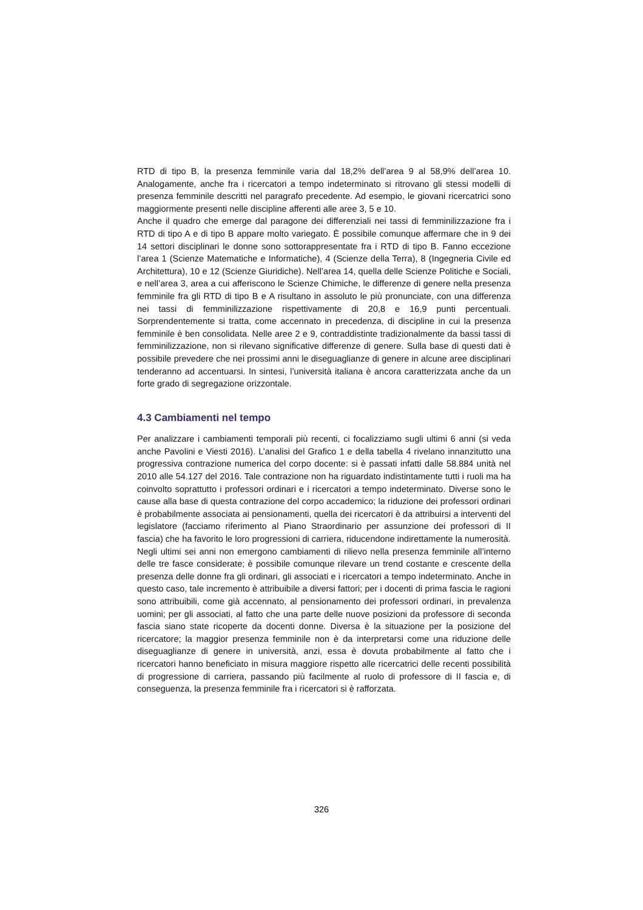RTD di tipo B, la presenza femminile varia dal 18,2% dell’area 9 al 58,9% dell’area 10. Analogamente, anche fra i ricercatori a tempo indeterminato si ritrovano gli stessi modelli di presenza femminile descritti nel paragrafo precedente. Ad esempio, le giovani ricercatrici sono maggiormente presenti nelle discipline afferenti alle aree 3, 5 e 10.
Anche il quadro che emerge dal paragone dei differenziali nei tassi di femminilizzazione fra i RTD di tipo A e di tipo B appare molto variegato. È possibile comunque affermare che in 9 dei 14 settori disciplinari le donne sono sottorappresentate fra i RTD di tipo B. Fanno eccezione l’area 1 (Scienze Matematiche e Informatiche), 4 (Scienze della Terra), 8 (Ingegneria Civile ed Architettura), 10 e 12 (Scienze Giuridiche). Nell’area 14, quella delle Scienze Politiche e Sociali, e nell’area 3, area a cui afferiscono le Scienze Chimiche, le differenze di genere nella presenza femminile fra gli RTD di tipo B e A risultano in assoluto le più pronunciate, con una differenza nei tassi di femminilizzazione rispettivamente di 20,8 e 16,9 punti percentuali. Sorprendentemente si tratta, come accennato in precedenza, di discipline in cui la presenza femminile è ben consolidata. Nelle aree 2 e 9, contraddistinte tradizionalmente da bassi tassi di femminilizzazione, non si rilevano significative differenze di genere. Sulla base di questi dati è possibile prevedere che nei prossimi anni le diseguaglianze di genere in alcune aree disciplinari tenderanno ad accentuarsi. In sintesi, l’università italiana è ancora caratterizzata anche da un forte grado di segregazione orizzontale.
4.3 Cambiamenti nel tempo
Per analizzare i cambiamenti temporali più recenti, ci focalizziamo sugli ultimi 6 anni (si veda anche Pavolini e Viesti 2016). L’analisi del Grafico 1 e della tabella 4 rivelano innanzitutto una progressiva contrazione numerica del corpo docente: si è passati infatti dalle 58.884 unità nel 2010 alle 54.127 del 2016. Tale contrazione non ha riguardato indistintamente tutti i ruoli ma ha coinvolto soprattutto i professori ordinari e i ricercatori a tempo indeterminato. Diverse sono le cause alla base di questa contrazione del corpo accademico; la riduzione dei professori ordinari è probabilmente associata ai pensionamenti, quella dei ricercatori è da attribuirsi a interventi del legislatore (facciamo riferimento al Piano Straordinario per assunzione dei professori di II fascia) che ha favorito le loro progressioni di carriera, riducendone indirettamente la numerosità.
Negli ultimi sei anni non emergono cambiamenti di rilievo nella presenza femminile all’interno delle tre fasce considerate; è possibile comunque rilevare un trend costante e crescente della presenza delle donne fra gli ordinari, gli associati e i ricercatori a tempo indeterminato. Anche in questo caso, tale incremento è attribuibile a diversi fattori; per i docenti di prima fascia le ragioni sono attribuibili, come già accennato, al pensionamento dei professori ordinari, in prevalenza uomini; per gli associati, al fatto che una parte delle nuove posizioni da professore di seconda fascia siano state ricoperte da docenti donne. Diversa è la situazione per la posizione del ricercatore; la maggior presenza femminile non è da interpretarsi come una riduzione delle diseguaglianze di genere in università, anzi, essa è dovuta probabilmente al fatto che i ricercatori hanno beneficiato in misura maggiore rispetto alle ricercatrici delle recenti possibilità di progressione di carriera, passando più facilmente al ruolo di professore di II fascia e, di conseguenza, la presenza femminile fra i ricercatori si è rafforzata.
326